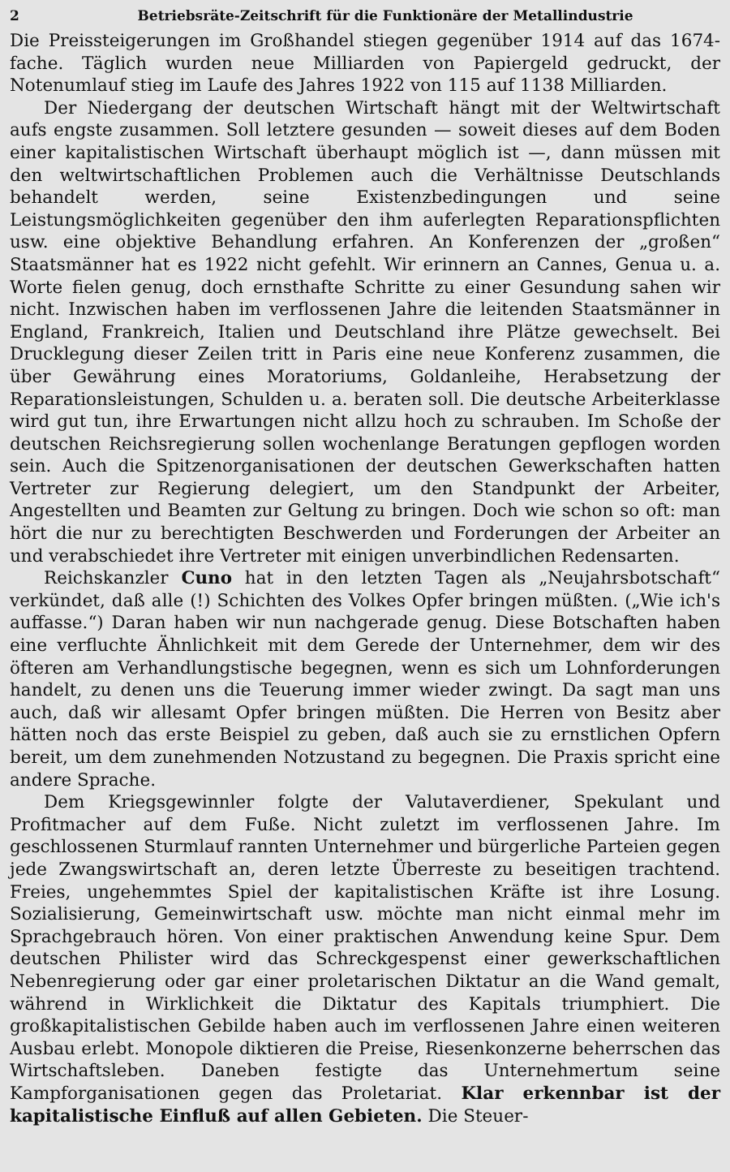2 Betriebsräte-Zeitschrift für die Funktionäre der Metallindustrie
Die Preissteigerungen im Großhandel stiegen gegenüber 1914 auf das 1674-fache. Täglich wurden neue Milliarden von Papiergeld gedruckt, der Notenumlauf stieg im Laufe des Jahres 1922 von 115 auf 1138 Milliarden.
Der Niedergang der deutschen Wirtschaft hängt mit der Weltwirtschaft aufs engste zusammen. Soll letztere gesunden — soweit dieses auf dem Boden einer kapitalistischen Wirtschaft überhaupt möglich ist —, dann müssen mit den weltwirtschaftlichen Problemen auch die Verhältnisse Deutschlands behandelt werden, seine Existenzbedingungen und seine Leistungsmöglichkeiten gegenüber den ihm auferlegten Reparationspflichten usw. eine objektive Behandlung erfahren. An Konferenzen der „großen“ Staatsmänner hat es 1922 nicht gefehlt. Wir erinnern an Cannes, Genua u. a. Worte fielen genug, doch ernsthafte Schritte zu einer Gesundung sahen wir nicht. Inzwischen haben im verflossenen Jahre die leitenden Staatsmänner in England, Frankreich, Italien und Deutschland ihre Plätze gewechselt. Bei Drucklegung dieser Zeilen tritt in Paris eine neue Konferenz zusammen, die über Gewährung eines Moratoriums, Goldanleihe, Herabsetzung der Reparationsleistungen, Schulden u. a. beraten soll. Die deutsche Arbeiterklasse wird gut tun, ihre Erwartungen nicht allzu hoch zu schrauben. Im Schoße der deutschen Reichsregierung sollen wochenlange Beratungen gepflogen worden sein. Auch die Spitzenorganisationen der deutschen Gewerkschaften hatten Vertreter zur Regierung delegiert, um den Standpunkt der Arbeiter, Angestellten und Beamten zur Geltung zu bringen. Doch wie schon so oft: man hört die nur zu berechtigten Beschwerden und Forderungen der Arbeiter an und verabschiedet ihre Vertreter mit einigen unverbindlichen Redensarten.
Reichskanzler Cuno hat in den letzten Tagen als „Neujahrsbotschaft“ verkündet, daß alle (!) Schichten des Volkes Opfer bringen müßten. („Wie ich's auffasse.“) Daran haben wir nun nachgerade genug. Diese Botschaften haben eine verfluchte Ähnlichkeit mit dem Gerede der Unternehmer, dem wir des öfteren am Verhandlungstische begegnen, wenn es sich um Lohnforderungen handelt, zu denen uns die Teuerung immer wieder zwingt. Da sagt man uns auch, daß wir allesamt Opfer bringen müßten. Die Herren von Besitz aber hätten noch das erste Beispiel zu geben, daß auch sie zu ernstlichen Opfern bereit, um dem zunehmenden Notzustand zu begegnen. Die Praxis spricht eine andere Sprache.
Dem Kriegsgewinnler folgte der Valutaverdiener, Spekulant und Profitmacher auf dem Fuße. Nicht zuletzt im verflossenen Jahre. Im geschlossenen Sturmlauf rannten Unternehmer und bürgerliche Parteien gegen jede Zwangswirtschaft an, deren letzte Überreste zu beseitigen trachtend. Freies, ungehemmtes Spiel der kapitalistischen Kräfte ist ihre Losung. Sozialisierung, Gemeinwirtschaft usw. möchte man nicht einmal mehr im Sprachgebrauch hören. Von einer praktischen Anwendung keine Spur. Dem deutschen Philister wird das Schreckgespenst einer gewerkschaftlichen Nebenregierung oder gar einer proletarischen Diktatur an die Wand gemalt, während in Wirklichkeit die Diktatur des Kapitals triumphiert. Die großkapitalistischen Gebilde haben auch im verflossenen Jahre einen weiteren Ausbau erlebt. Monopole diktieren die Preise, Riesenkonzerne beherrschen das Wirtschaftsleben. Daneben festigte das Unternehmertum seine Kampforganisationen gegen das Proletariat. Klar erkennbar ist der kapitalistische Einfluß auf allen Gebieten. Die Steuer-